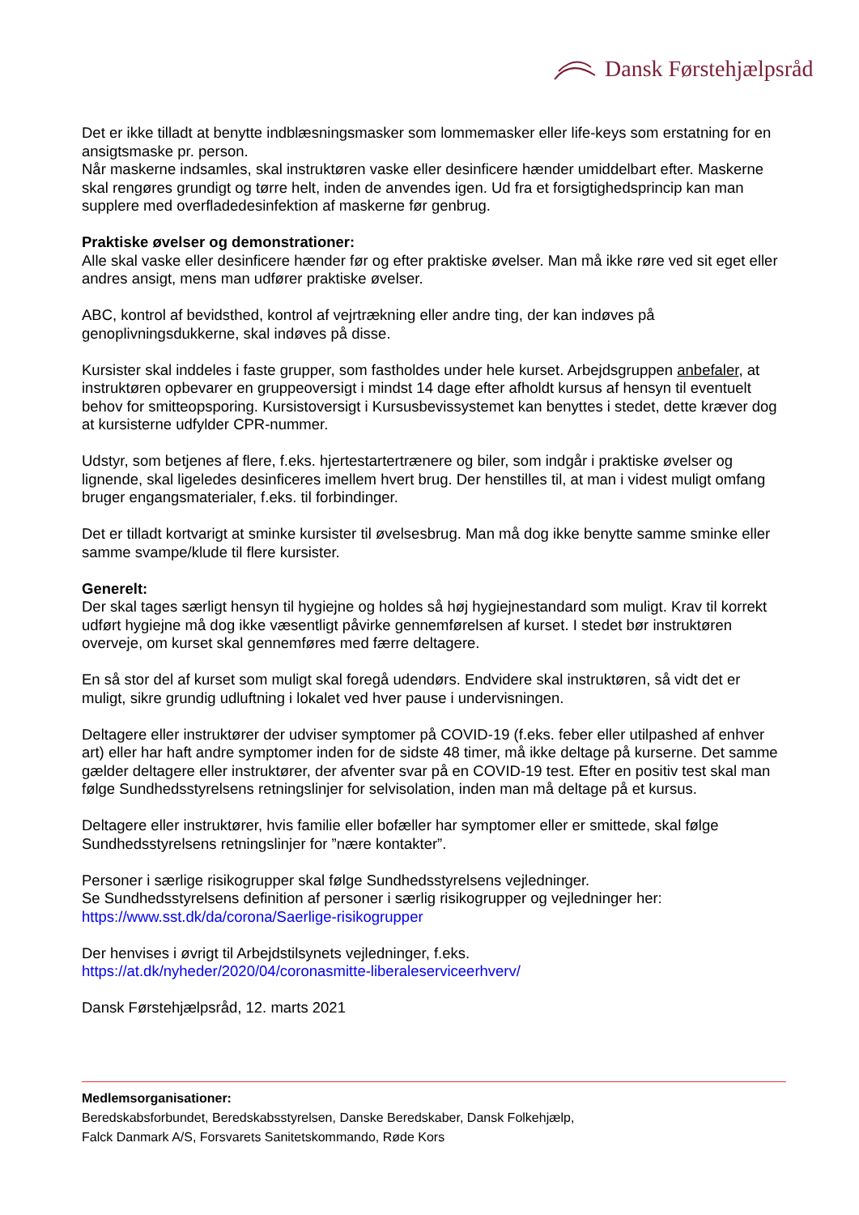Dansk Førstehjælpsråd
Det er ikke tilladt at benytte indblæsningsmasker som lommemasker eller life-keys som erstatning for en ansigtsmaske pr. person.
Når maskerne indsamles, skal instruktøren vaske eller desinficere hænder umiddelbart efter. Maskerne skal rengøres grundigt og tørre helt, inden de anvendes igen. Ud fra et forsigtighedsprincip kan man supplere med overfladedesinfektion af maskerne før genbrug.
Praktiske øvelser og demonstrationer:
Alle skal vaske eller desinficere hænder før og efter praktiske øvelser. Man må ikke røre ved sit eget eller andres ansigt, mens man udfører praktiske øvelser.
ABC, kontrol af bevidsthed, kontrol af vejrtrækning eller andre ting, der kan indøves på genoplivningsdukkerne, skal indøves på disse.
Kursister skal inddeles i faste grupper, som fastholdes under hele kurset. Arbejdsgruppen anbefaler, at instruktøren opbevarer en gruppeoversigt i mindst 14 dage efter afholdt kursus af hensyn til eventuelt behov for smitteopsporing. Kursistoversigt i Kursusbevissystemet kan benyttes i stedet, dette kræver dog at kursisterne udfylder CPR-nummer.
Udstyr, som betjenes af flere, f.eks. hjertestartertrænere og biler, som indgår i praktiske øvelser og lignende, skal ligeledes desinficeres imellem hvert brug. Der henstilles til, at man i videst muligt omfang bruger engangsmaterialer, f.eks. til forbindinger.
Det er tilladt kortvarigt at sminke kursister til øvelsesbrug. Man må dog ikke benytte samme sminke eller samme svampe/klude til flere kursister.
Generelt:
Der skal tages særligt hensyn til hygiejne og holdes så høj hygiejnestandard som muligt. Krav til korrekt udført hygiejne må dog ikke væsentligt påvirke gennemførelsen af kurset. I stedet bør instruktøren overveje, om kurset skal gennemføres med færre deltagere.
En så stor del af kurset som muligt skal foregå udendørs. Endvidere skal instruktøren, så vidt det er muligt, sikre grundig udluftning i lokalet ved hver pause i undervisningen.
Deltagere eller instruktører der udviser symptomer på COVID-19 (f.eks. feber eller utilpashed af enhver art) eller har haft andre symptomer inden for de sidste 48 timer, må ikke deltage på kurserne. Det samme gælder deltagere eller instruktører, der afventer svar på en COVID-19 test. Efter en positiv test skal man følge Sundhedsstyrelsens retningslinjer for selvisolation, inden man må deltage på et kursus.
Deltagere eller instruktører, hvis familie eller bofæller har symptomer eller er smittede, skal følge Sundhedsstyrelsens retningslinjer for ”nære kontakter”.
Personer i særlige risikogrupper skal følge Sundhedsstyrelsens vejledninger.
Se Sundhedsstyrelsens definition af personer i særlig risikogrupper og vejledninger her:
https://www.sst.dk/da/corona/Saerlige-risikogrupper
Der henvises i øvrigt til Arbejdstilsynets vejledninger, f.eks.
https://at.dk/nyheder/2020/04/coronasmitte-liberaleserviceerhverv/
Dansk Førstehjælpsråd, 12. marts 2021
Medlemsorganisationer:
Beredskabsforbundet, Beredskabsstyrelsen, Danske Beredskaber, Dansk Folkehjælp,
Falck Danmark A/S, Forsvarets Sanitetskommando, Røde Kors